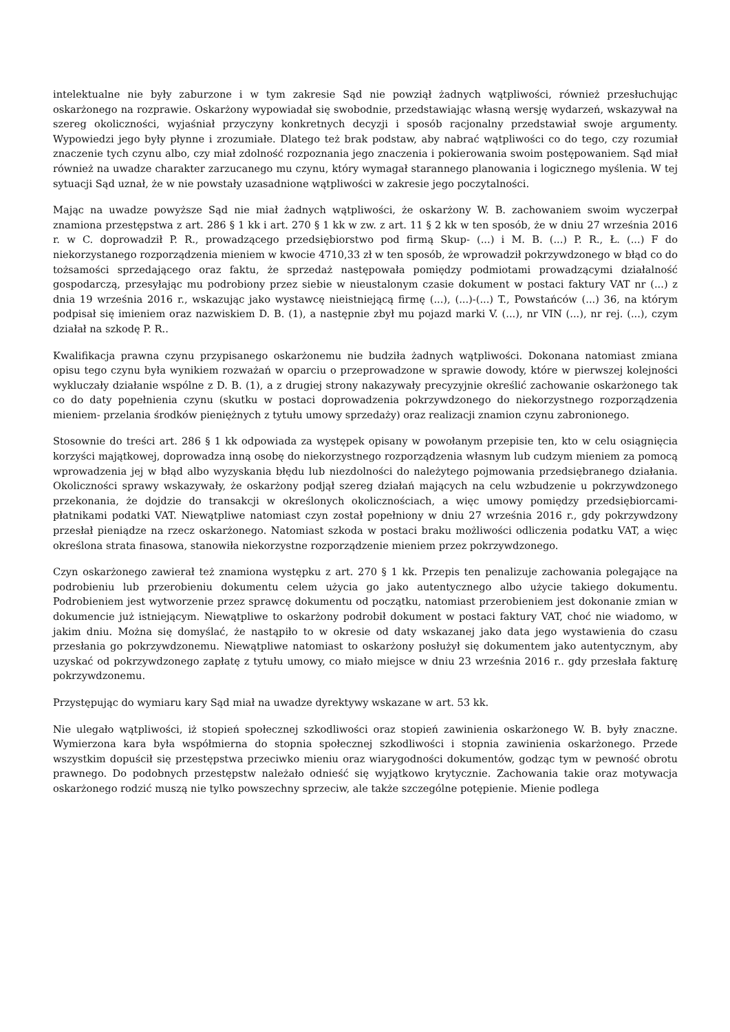intelektualne nie były zaburzone i w tym zakresie Sąd nie powziął żadnych wątpliwości, również przesłuchując oskarżonego na rozprawie. Oskarżony wypowiadał się swobodnie, przedstawiając własną wersję wydarzeń, wskazywał na szereg okoliczności, wyjaśniał przyczyny konkretnych decyzji i sposób racjonalny przedstawiał swoje argumenty. Wypowiedzi jego były płynne i zrozumiałe. Dlatego też brak podstaw, aby nabrać wątpliwości co do tego, czy rozumiał znaczenie tych czynu albo, czy miał zdolność rozpoznania jego znaczenia i pokierowania swoim postępowaniem. Sąd miał również na uwadze charakter zarzucanego mu czynu, który wymagał starannego planowania i logicznego myślenia. W tej sytuacji Sąd uznał, że w nie powstały uzasadnione wątpliwości w zakresie jego poczytalności.
Mając na uwadze powyższe Sąd nie miał żadnych wątpliwości, że oskarżony W. B. zachowaniem swoim wyczerpał znamiona przestępstwa z art. 286 § 1 kk i art. 270 § 1 kk w zw. z art. 11 § 2 kk w ten sposób, że w dniu 27 września 2016 r. w C. doprowadził P. R., prowadzącego przedsiębiorstwo pod firmą Skup- (...) i M. B. (...) P. R., Ł. (...) F do niekorzystanego rozporządzenia mieniem w kwocie 4710,33 zł w ten sposób, że wprowadził pokrzywdzonego w błąd co do tożsamości sprzedającego oraz faktu, że sprzedaż następowała pomiędzy podmiotami prowadzącymi działalność gospodarczą, przesyłając mu podrobiony przez siebie w nieustalonym czasie dokument w postaci faktury VAT nr (...) z dnia 19 września 2016 r., wskazując jako wystawcę nieistniejącą firmę (...), (...)-(...) T., Powstańców (...) 36, na którym podpisał się imieniem oraz nazwiskiem D. B. (1), a następnie zbył mu pojazd marki V. (...), nr VIN (...), nr rej. (...), czym działał na szkodę P. R..
Kwalifikacja prawna czynu przypisanego oskarżonemu nie budziła żadnych wątpliwości. Dokonana natomiast zmiana opisu tego czynu była wynikiem rozważań w oparciu o przeprowadzone w sprawie dowody, które w pierwszej kolejności wykluczały działanie wspólne z D. B. (1), a z drugiej strony nakazywały precyzyjnie określić zachowanie oskarżonego tak co do daty popełnienia czynu (skutku w postaci doprowadzenia pokrzywdzonego do niekorzystnego rozporządzenia mieniem- przelania środków pieniężnych z tytułu umowy sprzedaży) oraz realizacji znamion czynu zabronionego.
Stosownie do treści art. 286 § 1 kk odpowiada za występek opisany w powołanym przepisie ten, kto w celu osiągnięcia korzyści majątkowej, doprowadza inną osobę do niekorzystnego rozporządzenia własnym lub cudzym mieniem za pomocą wprowadzenia jej w błąd albo wyzyskania błędu lub niezdolności do należytego pojmowania przedsiębranego działania. Okoliczności sprawy wskazywały, że oskarżony podjął szereg działań mających na celu wzbudzenie u pokrzywdzonego przekonania, że dojdzie do transakcji w określonych okolicznościach, a więc umowy pomiędzy przedsiębiorcami- płatnikami podatki VAT. Niewątpliwe natomiast czyn został popełniony w dniu 27 września 2016 r., gdy pokrzywdzony przesłał pieniądze na rzecz oskarżonego. Natomiast szkoda w postaci braku możliwości odliczenia podatku VAT, a więc określona strata finasowa, stanowiła niekorzystne rozporządzenie mieniem przez pokrzywdzonego.
Czyn oskarżonego zawierał też znamiona występku z art. 270 § 1 kk. Przepis ten penalizuje zachowania polegające na podrobieniu lub przerobieniu dokumentu celem użycia go jako autentycznego albo użycie takiego dokumentu. Podrobieniem jest wytworzenie przez sprawcę dokumentu od początku, natomiast przerobieniem jest dokonanie zmian w dokumencie już istniejącym. Niewątpliwe to oskarżony podrobił dokument w postaci faktury VAT, choć nie wiadomo, w jakim dniu. Można się domyślać, że nastąpiło to w okresie od daty wskazanej jako data jego wystawienia do czasu przesłania go pokrzywdzonemu. Niewątpliwe natomiast to oskarżony posłużył się dokumentem jako autentycznym, aby uzyskać od pokrzywdzonego zapłatę z tytułu umowy, co miało miejsce w dniu 23 września 2016 r.. gdy przesłała fakturę pokrzywdzonemu.
Przystępując do wymiaru kary Sąd miał na uwadze dyrektywy wskazane w art. 53 kk.
Nie ulegało wątpliwości, iż stopień społecznej szkodliwości oraz stopień zawinienia oskarżonego W. B. były znaczne. Wymierzona kara była współmierna do stopnia społecznej szkodliwości i stopnia zawinienia oskarżonego. Przede wszystkim dopuścił się przestępstwa przeciwko mieniu oraz wiarygodności dokumentów, godząc tym w pewność obrotu prawnego. Do podobnych przestępstw należało odnieść się wyjątkowo krytycznie. Zachowania takie oraz motywacja oskarżonego rodzić muszą nie tylko powszechny sprzeciw, ale także szczególne potępienie. Mienie podlega